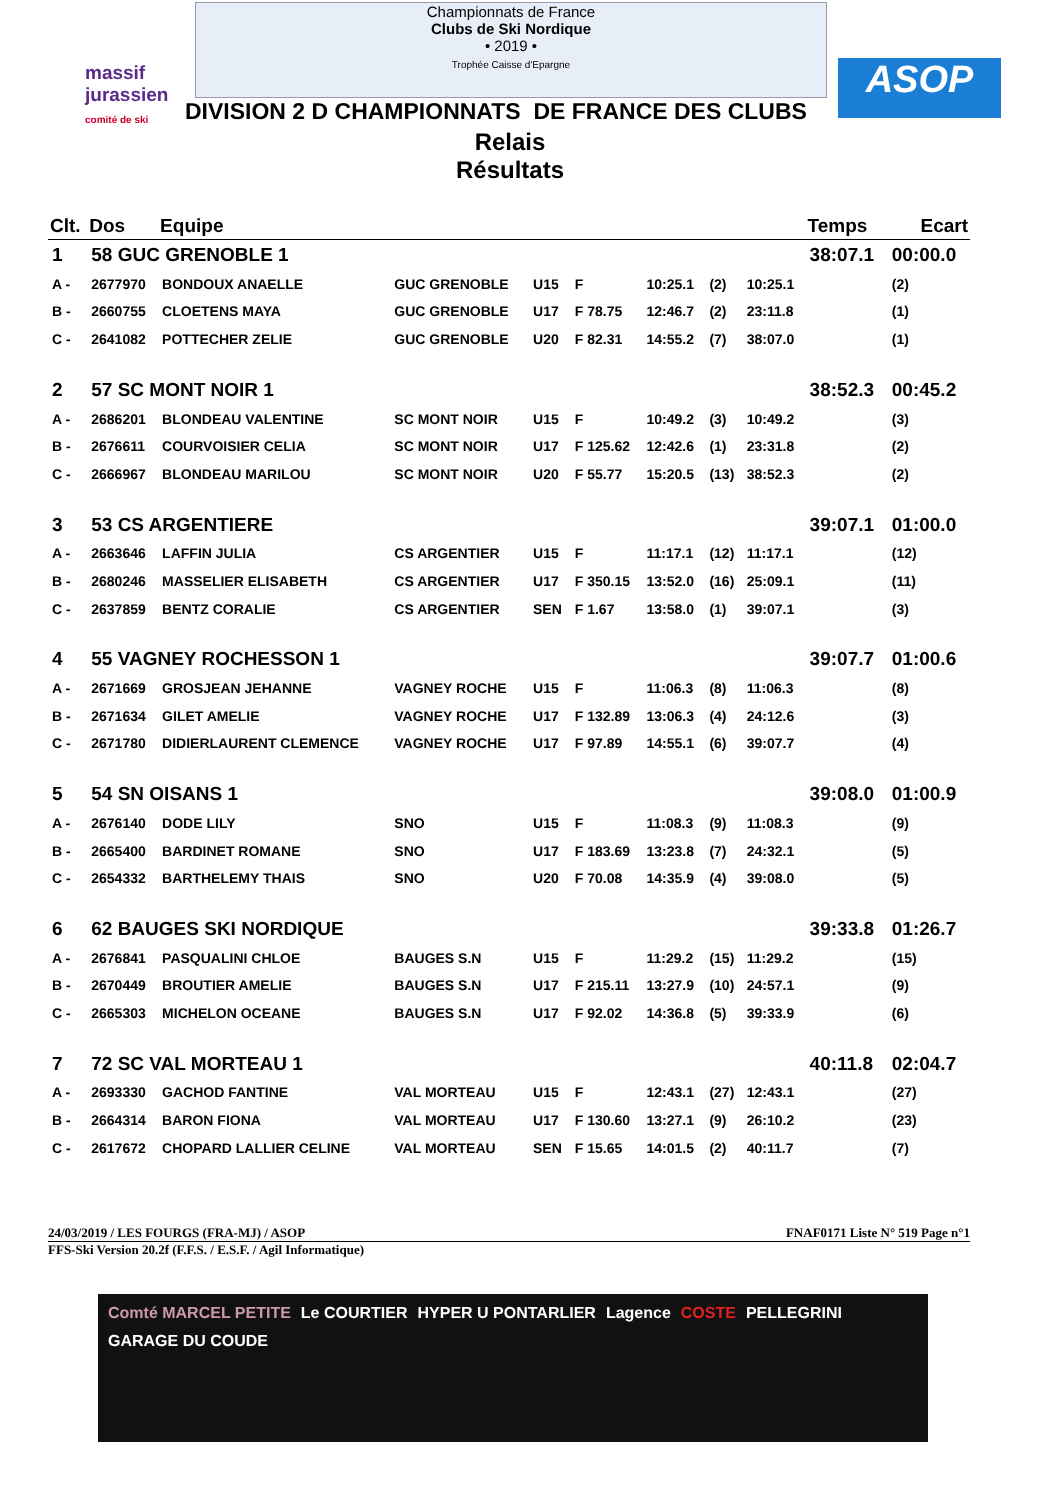Championnats de France
Clubs de Ski Nordique
• 2019 •
Trophée Caisse d'Epargne
massif
jurassien
comité de ski
ASOP
DIVISION 2 D CHAMPIONNATS DE FRANCE DES CLUBS
Relais
Résultats
| Clt. | Dos | Equipe | | | | | | | Temps | Ecart |
| --- | --- | --- | --- | --- | --- | --- | --- | --- | --- | --- |
| 1 | 58 GUC GRENOBLE 1 | | | | | | | | 38:07.1 | 00:00.0 |
| A - | 2677970 | BONDOUX ANAELLE | GUC GRENOBLE | U15 | F | 10:25.1 | (2) | 10:25.1 | | (2) |
| B - | 2660755 | CLOETENS MAYA | GUC GRENOBLE | U17 | F 78.75 | 12:46.7 | (2) | 23:11.8 | | (1) |
| C - | 2641082 | POTTECHER ZELIE | GUC GRENOBLE | U20 | F 82.31 | 14:55.2 | (7) | 38:07.0 | | (1) |
| 2 | 57 SC MONT NOIR 1 | | | | | | | | 38:52.3 | 00:45.2 |
| A - | 2686201 | BLONDEAU VALENTINE | SC MONT NOIR | U15 | F | 10:49.2 | (3) | 10:49.2 | | (3) |
| B - | 2676611 | COURVOISIER CELIA | SC MONT NOIR | U17 | F 125.62 | 12:42.6 | (1) | 23:31.8 | | (2) |
| C - | 2666967 | BLONDEAU MARILOU | SC MONT NOIR | U20 | F 55.77 | 15:20.5 | (13) | 38:52.3 | | (2) |
| 3 | 53 CS ARGENTIERE | | | | | | | | 39:07.1 | 01:00.0 |
| A - | 2663646 | LAFFIN JULIA | CS ARGENTIER | U15 | F | 11:17.1 | (12) | 11:17.1 | | (12) |
| B - | 2680246 | MASSELIER ELISABETH | CS ARGENTIER | U17 | F 350.15 | 13:52.0 | (16) | 25:09.1 | | (11) |
| C - | 2637859 | BENTZ CORALIE | CS ARGENTIER | SEN | F 1.67 | 13:58.0 | (1) | 39:07.1 | | (3) |
| 4 | 55 VAGNEY ROCHESSON 1 | | | | | | | | 39:07.7 | 01:00.6 |
| A - | 2671669 | GROSJEAN JEHANNE | VAGNEY ROCHE | U15 | F | 11:06.3 | (8) | 11:06.3 | | (8) |
| B - | 2671634 | GILET AMELIE | VAGNEY ROCHE | U17 | F 132.89 | 13:06.3 | (4) | 24:12.6 | | (3) |
| C - | 2671780 | DIDIERLAURENT CLEMENCE | VAGNEY ROCHE | U17 | F 97.89 | 14:55.1 | (6) | 39:07.7 | | (4) |
| 5 | 54 SN OISANS 1 | | | | | | | | 39:08.0 | 01:00.9 |
| A - | 2676140 | DODE LILY | SNO | U15 | F | 11:08.3 | (9) | 11:08.3 | | (9) |
| B - | 2665400 | BARDINET ROMANE | SNO | U17 | F 183.69 | 13:23.8 | (7) | 24:32.1 | | (5) |
| C - | 2654332 | BARTHELEMY THAIS | SNO | U20 | F 70.08 | 14:35.9 | (4) | 39:08.0 | | (5) |
| 6 | 62 BAUGES SKI NORDIQUE | | | | | | | | 39:33.8 | 01:26.7 |
| A - | 2676841 | PASQUALINI CHLOE | BAUGES S.N | U15 | F | 11:29.2 | (15) | 11:29.2 | | (15) |
| B - | 2670449 | BROUTIER AMELIE | BAUGES S.N | U17 | F 215.11 | 13:27.9 | (10) | 24:57.1 | | (9) |
| C - | 2665303 | MICHELON OCEANE | BAUGES S.N | U17 | F 92.02 | 14:36.8 | (5) | 39:33.9 | | (6) |
| 7 | 72 SC VAL MORTEAU 1 | | | | | | | | 40:11.8 | 02:04.7 |
| A - | 2693330 | GACHOD FANTINE | VAL MORTEAU | U15 | F | 12:43.1 | (27) | 12:43.1 | | (27) |
| B - | 2664314 | BARON FIONA | VAL MORTEAU | U17 | F 130.60 | 13:27.1 | (9) | 26:10.2 | | (23) |
| C - | 2617672 | CHOPARD LALLIER CELINE | VAL MORTEAU | SEN | F 15.65 | 14:01.5 | (2) | 40:11.7 | | (7) |
24/03/2019 / LES FOURGS (FRA-MJ) / ASOP FNAF0171 Liste N° 519 Page n°1
FFS-Ski Version 20.2f (F.F.S. / E.S.F. / Agil Informatique)
Comté MARCEL PETITE Le COURTIER HYPER U PONTARLIER Lagence COSTE PELLEGRINI GARAGE DU COUDE